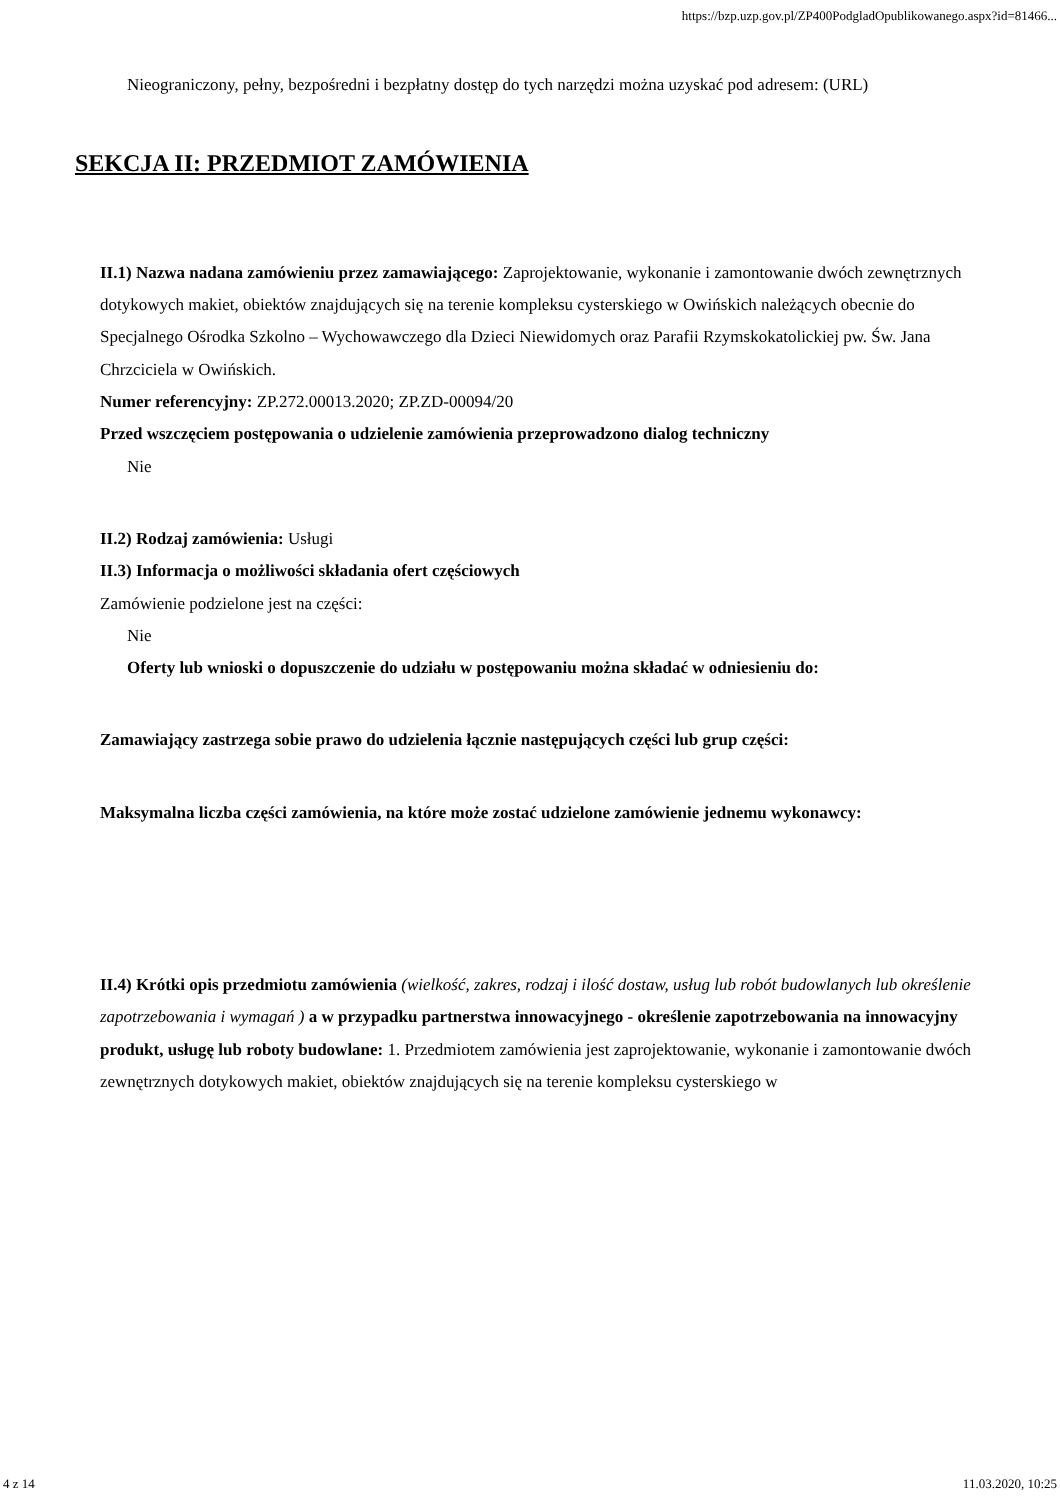https://bzp.uzp.gov.pl/ZP400PodgladOpublikowanego.aspx?id=81466...
Nieograniczony, pełny, bezpośredni i bezpłatny dostęp do tych narzędzi można uzyskać pod adresem: (URL)
SEKCJA II: PRZEDMIOT ZAMÓWIENIA
II.1) Nazwa nadana zamówieniu przez zamawiającego: Zaprojektowanie, wykonanie i zamontowanie dwóch zewnętrznych dotykowych makiet, obiektów znajdujących się na terenie kompleksu cysterskiego w Owińskich należących obecnie do Specjalnego Ośrodka Szkolno – Wychowawczego dla Dzieci Niewidomych oraz Parafii Rzymskokatolickiej pw. Św. Jana Chrzciciela w Owińskich.
Numer referencyjny: ZP.272.00013.2020; ZP.ZD-00094/20
Przed wszczęciem postępowania o udzielenie zamówienia przeprowadzono dialog techniczny
Nie
II.2) Rodzaj zamówienia: Usługi
II.3) Informacja o możliwości składania ofert częściowych
Zamówienie podzielone jest na części:
Nie
Oferty lub wnioski o dopuszczenie do udziału w postępowaniu można składać w odniesieniu do:
Zamawiający zastrzega sobie prawo do udzielenia łącznie następujących części lub grup części:
Maksymalna liczba części zamówienia, na które może zostać udzielone zamówienie jednemu wykonawcy:
II.4) Krótki opis przedmiotu zamówienia (wielkość, zakres, rodzaj i ilość dostaw, usług lub robót budowlanych lub określenie zapotrzebowania i wymagań ) a w przypadku partnerstwa innowacyjnego - określenie zapotrzebowania na innowacyjny produkt, usługę lub roboty budowlane: 1. Przedmiotem zamówienia jest zaprojektowanie, wykonanie i zamontowanie dwóch zewnętrznych dotykowych makiet, obiektów znajdujących się na terenie kompleksu cysterskiego w
4 z 14 11.03.2020, 10:25